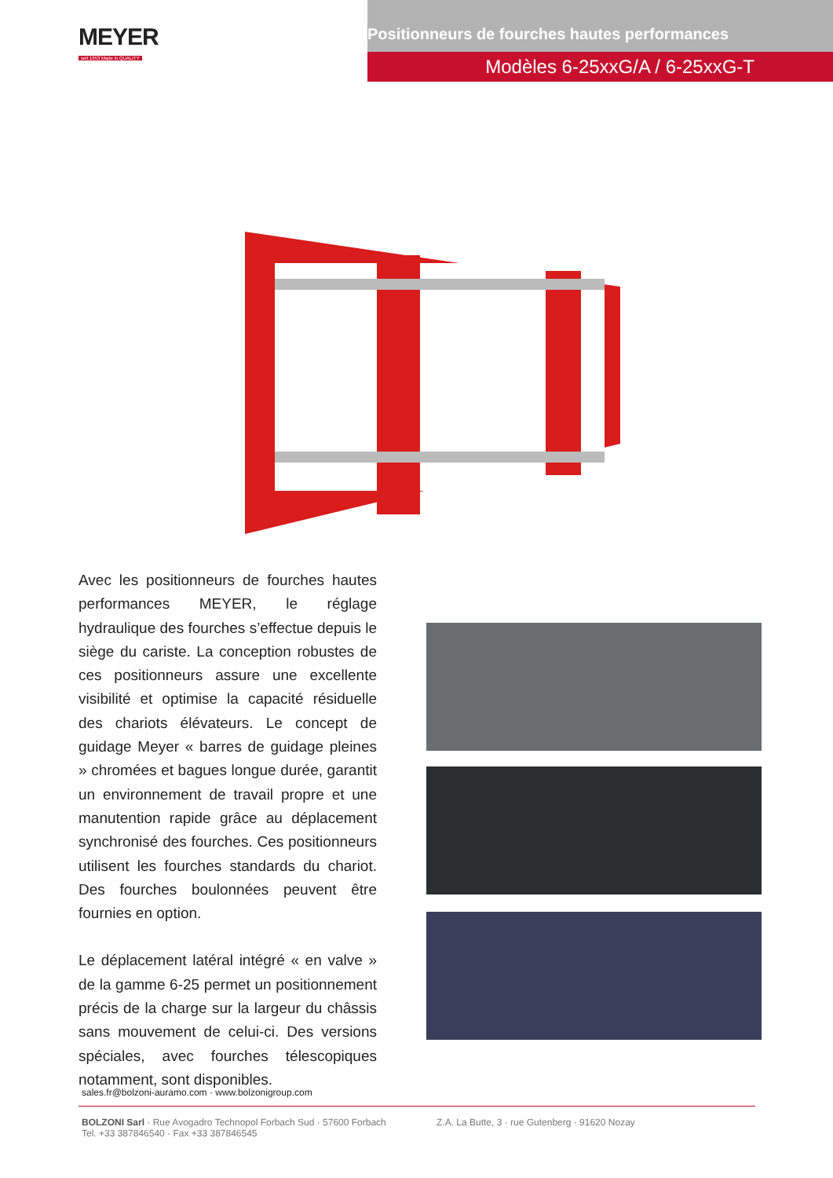MEYER
seit 1953 Made in QUALITY
Positionneurs de fourches hautes performances
Modèles 6-25xxG/A / 6-25xxG-T
Avec les positionneurs de fourches hautes performances MEYER, le réglage hydraulique des fourches s’effectue depuis le siège du cariste. La conception robustes de ces positionneurs assure une excellente visibilité et optimise la capacité résiduelle des chariots élévateurs. Le concept de guidage Meyer « barres de guidage pleines » chromées et bagues longue durée, garantit un environnement de travail propre et une manutention rapide grâce au déplacement synchronisé des fourches. Ces positionneurs utilisent les fourches standards du chariot. Des fourches boulonnées peuvent être fournies en option.
Le déplacement latéral intégré « en valve » de la gamme 6-25 permet un positionnement précis de la charge sur la largeur du châssis sans mouvement de celui-ci. Des versions spéciales, avec fourches télescopiques notamment, sont disponibles.
sales.fr@bolzoni-auramo.com · www.bolzonigroup.com
BOLZONI Sarl · Rue Avogadro Technopol Forbach Sud · 57600 Forbach
Tel. +33 387846540 · Fax +33 387846545
Z.A. La Butte, 3 · rue Gutenberg · 91620 Nozay